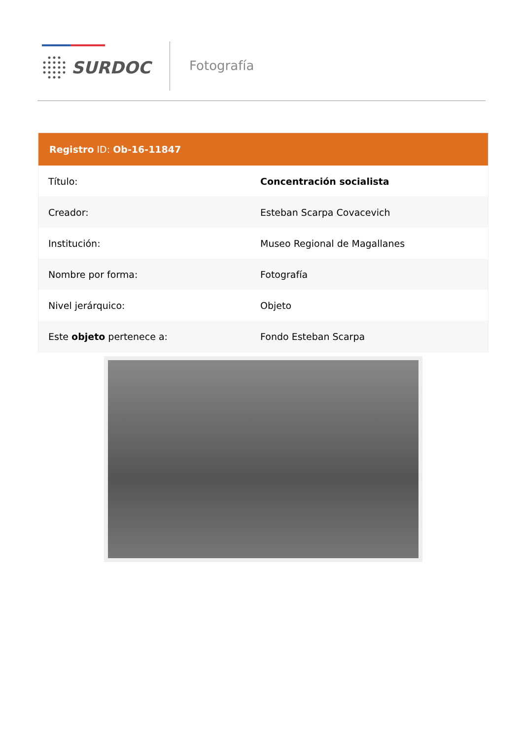SURDOC Fotografía
| Registro ID: Ob-16-11847 | |
| --- | --- |
| Título: | Concentración socialista |
| Creador: | Esteban Scarpa Covacevich |
| Institución: | Museo Regional de Magallanes |
| Nombre por forma: | Fotografía |
| Nivel jerárquico: | Objeto |
| Este objeto pertenece a: | Fondo Esteban Scarpa |